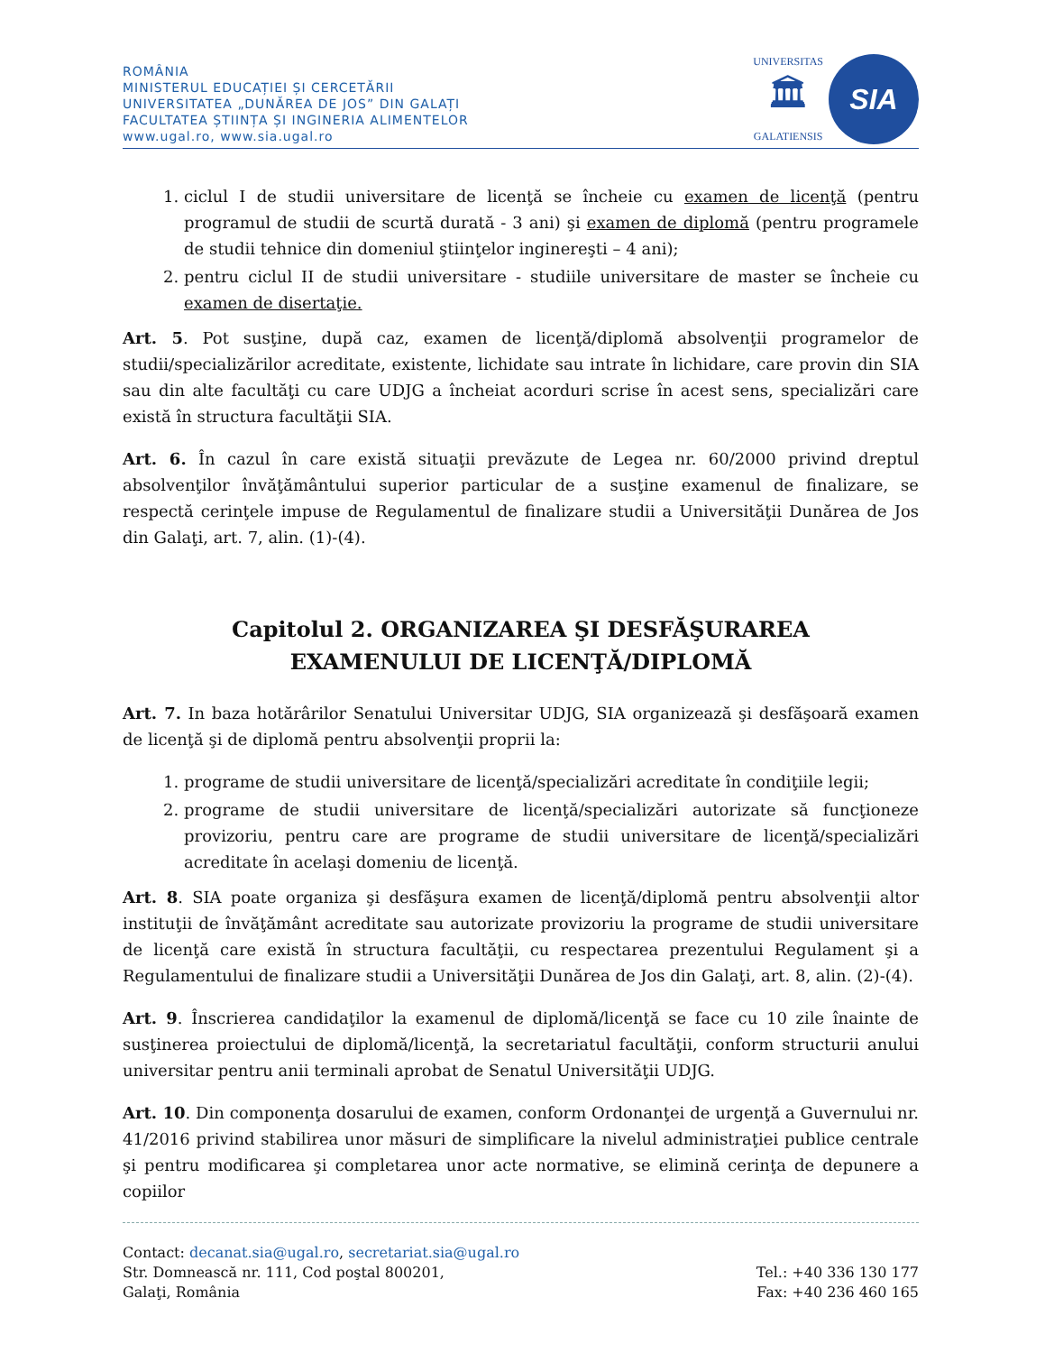ROMÂNIA
MINISTERUL EDUCAȚIEI ȘI CERCETĂRII
UNIVERSITATEA „DUNĂREA DE JOS” DIN GALAȚI
FACULTATEA ȘTIINȚA ȘI INGINERIA ALIMENTELOR
www.ugal.ro, www.sia.ugal.ro
UNIVERSITAS
🏛
GALATIENSIS
SIA
1. ciclul I de studii universitare de licenţă se încheie cu examen de licenţă (pentru programul de studii de scurtă durată - 3 ani) şi examen de diplomă (pentru programele de studii tehnice din domeniul ştiinţelor inginereşti – 4 ani);
2. pentru ciclul II de studii universitare - studiile universitare de master se încheie cu examen de disertaţie.
Art. 5. Pot susţine, după caz, examen de licenţă/diplomă absolvenţii programelor de studii/specializărilor acreditate, existente, lichidate sau intrate în lichidare, care provin din SIA sau din alte facultăţi cu care UDJG a încheiat acorduri scrise în acest sens, specializări care există în structura facultăţii SIA.
Art. 6. În cazul în care există situaţii prevăzute de Legea nr. 60/2000 privind dreptul absolvenţilor învăţământului superior particular de a susţine examenul de finalizare, se respectă cerinţele impuse de Regulamentul de finalizare studii a Universităţii Dunărea de Jos din Galaţi, art. 7, alin. (1)-(4).
Capitolul 2. ORGANIZAREA ŞI DESFĂŞURAREA EXAMENULUI DE LICENŢĂ/DIPLOMĂ
Art. 7. In baza hotărârilor Senatului Universitar UDJG, SIA organizează şi desfăşoară examen de licenţă şi de diplomă pentru absolvenţii proprii la:
1. programe de studii universitare de licenţă/specializări acreditate în condiţiile legii;
2. programe de studii universitare de licenţă/specializări autorizate să funcţioneze provizoriu, pentru care are programe de studii universitare de licenţă/specializări acreditate în acelaşi domeniu de licenţă.
Art. 8. SIA poate organiza şi desfăşura examen de licenţă/diplomă pentru absolvenţii altor instituţii de învăţământ acreditate sau autorizate provizoriu la programe de studii universitare de licenţă care există în structura facultăţii, cu respectarea prezentului Regulament şi a Regulamentului de finalizare studii a Universităţii Dunărea de Jos din Galaţi, art. 8, alin. (2)-(4).
Art. 9. Înscrierea candidaţilor la examenul de diplomă/licenţă se face cu 10 zile înainte de susţinerea proiectului de diplomă/licenţă, la secretariatul facultăţii, conform structurii anului universitar pentru anii terminali aprobat de Senatul Universităţii UDJG.
Art. 10. Din componenţa dosarului de examen, conform Ordonanţei de urgenţă a Guvernului nr. 41/2016 privind stabilirea unor măsuri de simplificare la nivelul administraţiei publice centrale şi pentru modificarea şi completarea unor acte normative, se elimină cerinţa de depunere a copiilor
Contact: decanat.sia@ugal.ro, secretariat.sia@ugal.ro
Str. Domnească nr. 111, Cod poştal 800201,
Galaţi, România
Tel.: +40 336 130 177
Fax: +40 236 460 165